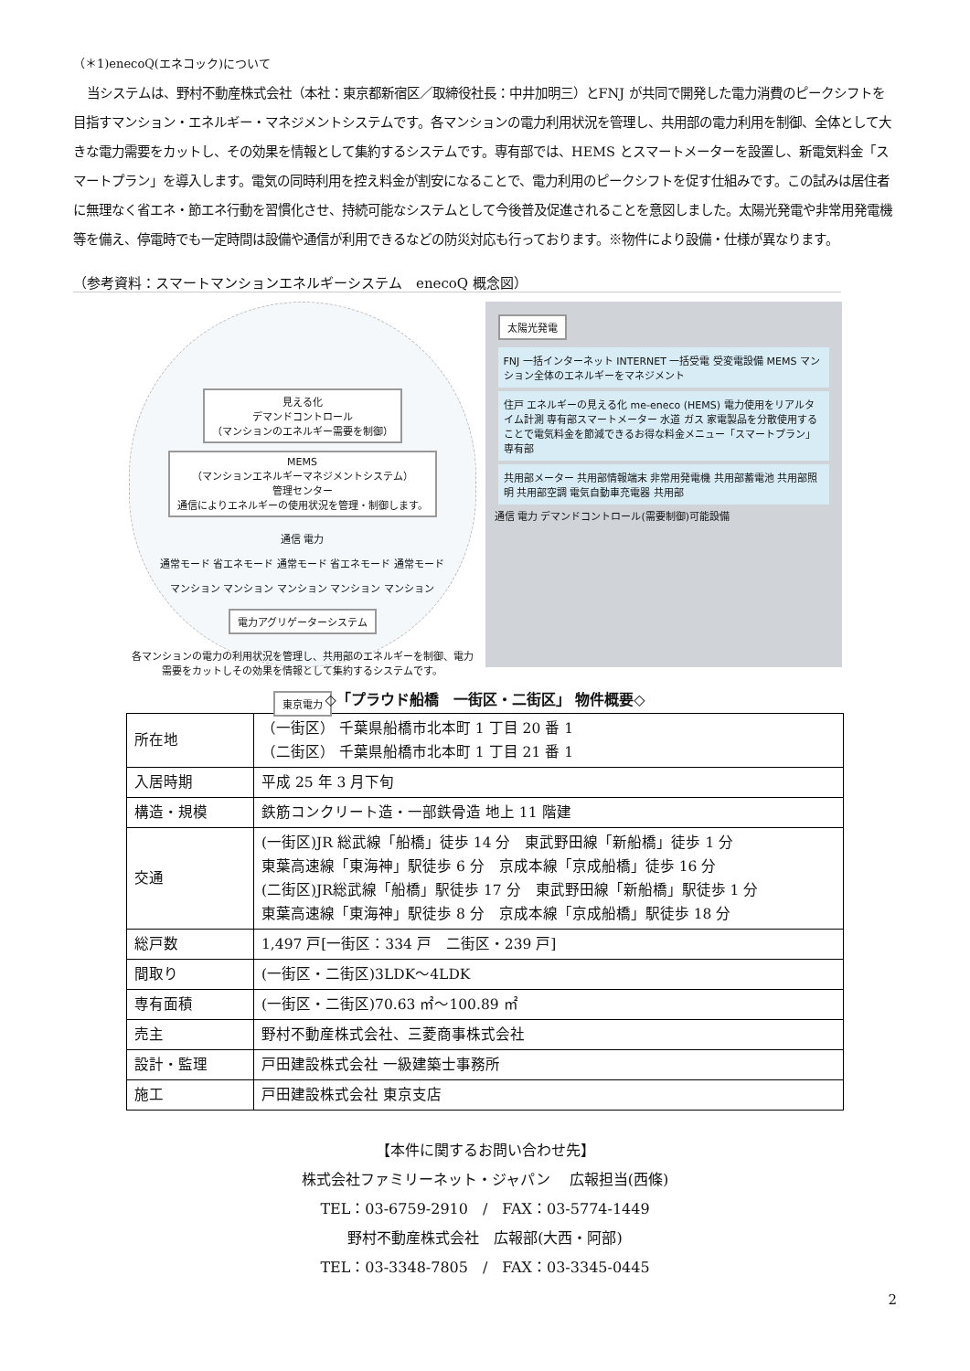（＊1)enecoQ(エネコック)について
当システムは、野村不動産株式会社（本社：東京都新宿区／取締役社長：中井加明三）とFNJ が共同で開発した電力消費のピークシフトを目指すマンション・エネルギー・マネジメントシステムです。各マンションの電力利用状況を管理し、共用部の電力利用を制御、全体として大きな電力需要をカットし、その効果を情報として集約するシステムです。専有部では、HEMS とスマートメーターを設置し、新電気料金「スマートプラン」を導入します。電気の同時利用を控え料金が割安になることで、電力利用のピークシフトを促す仕組みです。この試みは居住者に無理なく省エネ・節エネ行動を習慣化させ、持続可能なシステムとして今後普及促進されることを意図しました。太陽光発電や非常用発電機等を備え、停電時でも一定時間は設備や通信が利用できるなどの防災対応も行っております。※物件により設備・仕様が異なります。
（参考資料：スマートマンションエネルギーシステム　enecoQ 概念図）
見える化
デマンドコントロール
（マンションのエネルギー需要を制御）
MEMS
（マンションエネルギーマネジメントシステム）
管理センター
通信によりエネルギーの使用状況を管理・制御します。
通信 電力
通常モード 省エネモード 通常モード 省エネモード 通常モード
マンション マンション マンション マンション マンション
電力アグリゲーターシステム
各マンションの電力の利用状況を管理し、共用部のエネルギーを制御、電力需要をカットしその効果を情報として集約するシステムです。
東京電力
太陽光発電
FNJ 一括インターネット INTERNET 一括受電 受変電設備 MEMS マンション全体のエネルギーをマネジメント
住戸 エネルギーの見える化 me-eneco (HEMS) 電力使用をリアルタイム計測 専有部スマートメーター 水道 ガス 家電製品を分散使用することで電気料金を節減できるお得な料金メニュー「スマートプラン」 専有部
共用部メーター 共用部情報端末 非常用発電機 共用部蓄電池 共用部照明 共用部空調 電気自動車充電器 共用部
通信 電力 デマンドコントロール(需要制御)可能設備
◇「プラウド船橋　一街区・二街区」 物件概要◇
| 所在地 | （一街区） 千葉県船橋市北本町 1 丁目 20 番 1 （二街区） 千葉県船橋市北本町 1 丁目 21 番 1 |
| 入居時期 | 平成 25 年 3 月下旬 |
| 構造・規模 | 鉄筋コンクリート造・一部鉄骨造 地上 11 階建 |
| 交通 | (一街区)JR 総武線「船橋」徒歩 14 分 東武野田線「新船橋」徒歩 1 分 東葉高速線「東海神」駅徒歩 6 分 京成本線「京成船橋」徒歩 16 分 (二街区)JR総武線「船橋」駅徒歩 17 分 東武野田線「新船橋」駅徒歩 1 分 東葉高速線「東海神」駅徒歩 8 分 京成本線「京成船橋」駅徒歩 18 分 |
| 総戸数 | 1,497 戸[一街区：334 戸 二街区・239 戸] |
| 間取り | (一街区・二街区)3LDK～4LDK |
| 専有面積 | (一街区・二街区)70.63 ㎡～100.89 ㎡ |
| 売主 | 野村不動産株式会社、三菱商事株式会社 |
| 設計・監理 | 戸田建設株式会社 一級建築士事務所 |
| 施工 | 戸田建設株式会社 東京支店 |
【本件に関するお問い合わせ先】
株式会社ファミリーネット・ジャパン　 広報担当(西條)
TEL：03-6759-2910　/　FAX：03-5774-1449
野村不動産株式会社　広報部(大西・阿部)
TEL：03-3348-7805　/　FAX：03-3345-0445
2